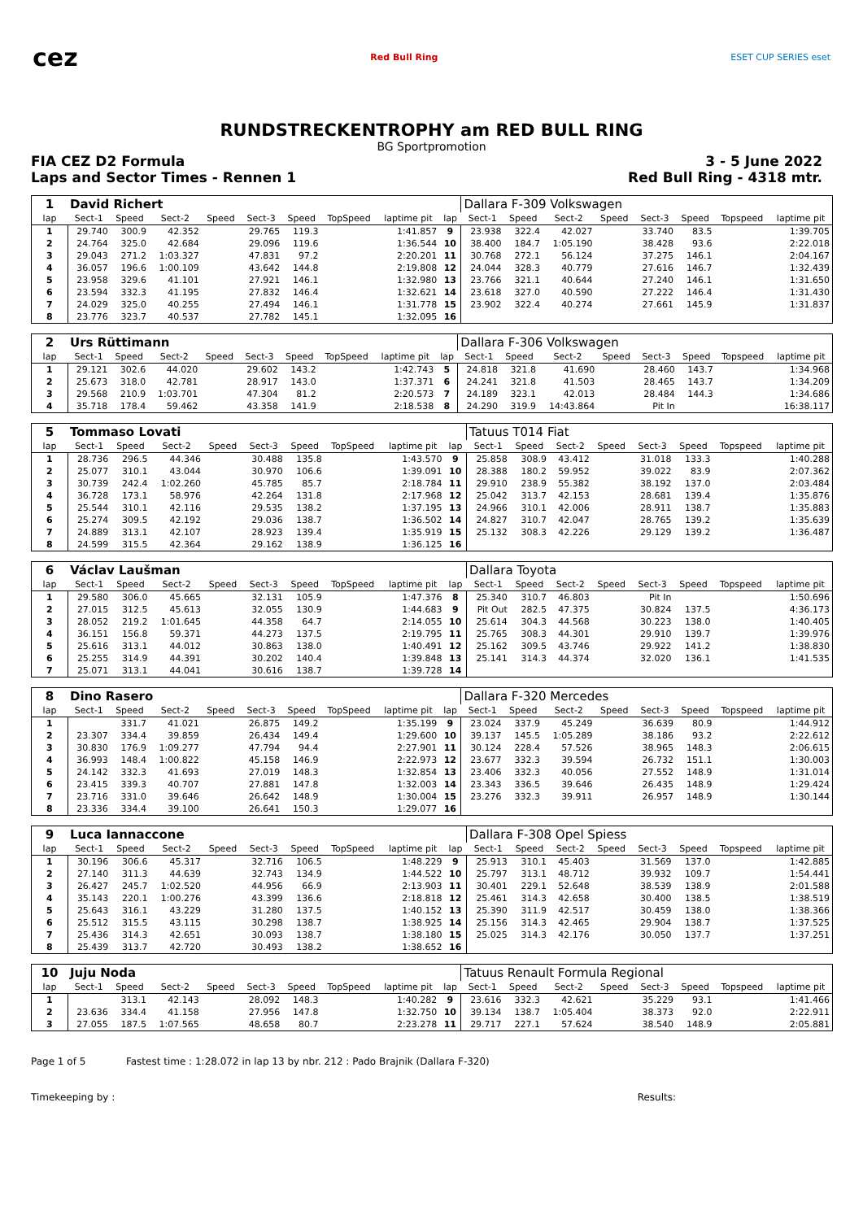cez
Red Bull Ring ESET CUP SERIES eset
RUNDSTRECKENTROPHY am RED BULL RING
BG Sportpromotion
FIA CEZ D2 Formula 3 - 5 June 2022
Laps and Sector Times - Rennen 1 Red Bull Ring - 4318 mtr.
| 1 | David Richert | | | | | | | | | Dallara F-309 Volkswagen | | | | | | | |
| lap | Sect-1 | Speed | Sect-2 | Speed | Sect-3 | Speed | TopSpeed | laptime pit | lap | Sect-1 | Speed | Sect-2 | Speed | Sect-3 | Speed | Topspeed | laptime pit |
| 1 | 29.740 | 300.9 | 42.352 | | 29.765 | 119.3 | | 1:41.857 | 9 | 23.938 | 322.4 | 42.027 | | 33.740 | 83.5 | | 1:39.705 |
| 2 | 24.764 | 325.0 | 42.684 | | 29.096 | 119.6 | | 1:36.544 | 10 | 38.400 | 184.7 | 1:05.190 | | 38.428 | 93.6 | | 2:22.018 |
| 3 | 29.043 | 271.2 | 1:03.327 | | 47.831 | 97.2 | | 2:20.201 | 11 | 30.768 | 272.1 | 56.124 | | 37.275 | 146.1 | | 2:04.167 |
| 4 | 36.057 | 196.6 | 1:00.109 | | 43.642 | 144.8 | | 2:19.808 | 12 | 24.044 | 328.3 | 40.779 | | 27.616 | 146.7 | | 1:32.439 |
| 5 | 23.958 | 329.6 | 41.101 | | 27.921 | 146.1 | | 1:32.980 | 13 | 23.766 | 321.1 | 40.644 | | 27.240 | 146.1 | | 1:31.650 |
| 6 | 23.594 | 332.3 | 41.195 | | 27.832 | 146.4 | | 1:32.621 | 14 | 23.618 | 327.0 | 40.590 | | 27.222 | 146.4 | | 1:31.430 |
| 7 | 24.029 | 325.0 | 40.255 | | 27.494 | 146.1 | | 1:31.778 | 15 | 23.902 | 322.4 | 40.274 | | 27.661 | 145.9 | | 1:31.837 |
| 8 | 23.776 | 323.7 | 40.537 | | 27.782 | 145.1 | | 1:32.095 | 16 | | | | | | | | |
| 2 | Urs Rüttimann | | | | | | | | | Dallara F-306 Volkswagen | | | | | | | |
| lap | Sect-1 | Speed | Sect-2 | Speed | Sect-3 | Speed | TopSpeed | laptime pit | lap | Sect-1 | Speed | Sect-2 | Speed | Sect-3 | Speed | Topspeed | laptime pit |
| 1 | 29.121 | 302.6 | 44.020 | | 29.602 | 143.2 | | 1:42.743 | 5 | 24.818 | 321.8 | 41.690 | | 28.460 | 143.7 | | 1:34.968 |
| 2 | 25.673 | 318.0 | 42.781 | | 28.917 | 143.0 | | 1:37.371 | 6 | 24.241 | 321.8 | 41.503 | | 28.465 | 143.7 | | 1:34.209 |
| 3 | 29.568 | 210.9 | 1:03.701 | | 47.304 | 81.2 | | 2:20.573 | 7 | 24.189 | 323.1 | 42.013 | | 28.484 | 144.3 | | 1:34.686 |
| 4 | 35.718 | 178.4 | 59.462 | | 43.358 | 141.9 | | 2:18.538 | 8 | 24.290 | 319.9 | 14:43.864 | | Pit In | | | 16:38.117 |
| 5 | Tommaso Lovati | | | | | | | | | Tatuus T014 Fiat | | | | | | | |
| lap | Sect-1 | Speed | Sect-2 | Speed | Sect-3 | Speed | TopSpeed | laptime pit | lap | Sect-1 | Speed | Sect-2 | Speed | Sect-3 | Speed | Topspeed | laptime pit |
| 1 | 28.736 | 296.5 | 44.346 | | 30.488 | 135.8 | | 1:43.570 | 9 | 25.858 | 308.9 | 43.412 | | 31.018 | 133.3 | | 1:40.288 |
| 2 | 25.077 | 310.1 | 43.044 | | 30.970 | 106.6 | | 1:39.091 | 10 | 28.388 | 180.2 | 59.952 | | 39.022 | 83.9 | | 2:07.362 |
| 3 | 30.739 | 242.4 | 1:02.260 | | 45.785 | 85.7 | | 2:18.784 | 11 | 29.910 | 238.9 | 55.382 | | 38.192 | 137.0 | | 2:03.484 |
| 4 | 36.728 | 173.1 | 58.976 | | 42.264 | 131.8 | | 2:17.968 | 12 | 25.042 | 313.7 | 42.153 | | 28.681 | 139.4 | | 1:35.876 |
| 5 | 25.544 | 310.1 | 42.116 | | 29.535 | 138.2 | | 1:37.195 | 13 | 24.966 | 310.1 | 42.006 | | 28.911 | 138.7 | | 1:35.883 |
| 6 | 25.274 | 309.5 | 42.192 | | 29.036 | 138.7 | | 1:36.502 | 14 | 24.827 | 310.7 | 42.047 | | 28.765 | 139.2 | | 1:35.639 |
| 7 | 24.889 | 313.1 | 42.107 | | 28.923 | 139.4 | | 1:35.919 | 15 | 25.132 | 308.3 | 42.226 | | 29.129 | 139.2 | | 1:36.487 |
| 8 | 24.599 | 315.5 | 42.364 | | 29.162 | 138.9 | | 1:36.125 | 16 | | | | | | | | |
| 6 | Václav Laušman | | | | | | | | | Dallara Toyota | | | | | | | |
| lap | Sect-1 | Speed | Sect-2 | Speed | Sect-3 | Speed | TopSpeed | laptime pit | lap | Sect-1 | Speed | Sect-2 | Speed | Sect-3 | Speed | Topspeed | laptime pit |
| 1 | 29.580 | 306.0 | 45.665 | | 32.131 | 105.9 | | 1:47.376 | 8 | 25.340 | 310.7 | 46.803 | | Pit In | | | 1:50.696 |
| 2 | 27.015 | 312.5 | 45.613 | | 32.055 | 130.9 | | 1:44.683 | 9 | Pit Out | 282.5 | 47.375 | | 30.824 | 137.5 | | 4:36.173 |
| 3 | 28.052 | 219.2 | 1:01.645 | | 44.358 | 64.7 | | 2:14.055 | 10 | 25.614 | 304.3 | 44.568 | | 30.223 | 138.0 | | 1:40.405 |
| 4 | 36.151 | 156.8 | 59.371 | | 44.273 | 137.5 | | 2:19.795 | 11 | 25.765 | 308.3 | 44.301 | | 29.910 | 139.7 | | 1:39.976 |
| 5 | 25.616 | 313.1 | 44.012 | | 30.863 | 138.0 | | 1:40.491 | 12 | 25.162 | 309.5 | 43.746 | | 29.922 | 141.2 | | 1:38.830 |
| 6 | 25.255 | 314.9 | 44.391 | | 30.202 | 140.4 | | 1:39.848 | 13 | 25.141 | 314.3 | 44.374 | | 32.020 | 136.1 | | 1:41.535 |
| 7 | 25.071 | 313.1 | 44.041 | | 30.616 | 138.7 | | 1:39.728 | 14 | | | | | | | | |
| 8 | Dino Rasero | | | | | | | | | Dallara F-320 Mercedes | | | | | | | |
| lap | Sect-1 | Speed | Sect-2 | Speed | Sect-3 | Speed | TopSpeed | laptime pit | lap | Sect-1 | Speed | Sect-2 | Speed | Sect-3 | Speed | Topspeed | laptime pit |
| 1 | | 331.7 | 41.021 | | 26.875 | 149.2 | | 1:35.199 | 9 | 23.024 | 337.9 | 45.249 | | 36.639 | 80.9 | | 1:44.912 |
| 2 | 23.307 | 334.4 | 39.859 | | 26.434 | 149.4 | | 1:29.600 | 10 | 39.137 | 145.5 | 1:05.289 | | 38.186 | 93.2 | | 2:22.612 |
| 3 | 30.830 | 176.9 | 1:09.277 | | 47.794 | 94.4 | | 2:27.901 | 11 | 30.124 | 228.4 | 57.526 | | 38.965 | 148.3 | | 2:06.615 |
| 4 | 36.993 | 148.4 | 1:00.822 | | 45.158 | 146.9 | | 2:22.973 | 12 | 23.677 | 332.3 | 39.594 | | 26.732 | 151.1 | | 1:30.003 |
| 5 | 24.142 | 332.3 | 41.693 | | 27.019 | 148.3 | | 1:32.854 | 13 | 23.406 | 332.3 | 40.056 | | 27.552 | 148.9 | | 1:31.014 |
| 6 | 23.415 | 339.3 | 40.707 | | 27.881 | 147.8 | | 1:32.003 | 14 | 23.343 | 336.5 | 39.646 | | 26.435 | 148.9 | | 1:29.424 |
| 7 | 23.716 | 331.0 | 39.646 | | 26.642 | 148.9 | | 1:30.004 | 15 | 23.276 | 332.3 | 39.911 | | 26.957 | 148.9 | | 1:30.144 |
| 8 | 23.336 | 334.4 | 39.100 | | 26.641 | 150.3 | | 1:29.077 | 16 | | | | | | | | |
| 9 | Luca Iannaccone | | | | | | | | | Dallara F-308 Opel Spiess | | | | | | | |
| lap | Sect-1 | Speed | Sect-2 | Speed | Sect-3 | Speed | TopSpeed | laptime pit | lap | Sect-1 | Speed | Sect-2 | Speed | Sect-3 | Speed | Topspeed | laptime pit |
| 1 | 30.196 | 306.6 | 45.317 | | 32.716 | 106.5 | | 1:48.229 | 9 | 25.913 | 310.1 | 45.403 | | 31.569 | 137.0 | | 1:42.885 |
| 2 | 27.140 | 311.3 | 44.639 | | 32.743 | 134.9 | | 1:44.522 | 10 | 25.797 | 313.1 | 48.712 | | 39.932 | 109.7 | | 1:54.441 |
| 3 | 26.427 | 245.7 | 1:02.520 | | 44.956 | 66.9 | | 2:13.903 | 11 | 30.401 | 229.1 | 52.648 | | 38.539 | 138.9 | | 2:01.588 |
| 4 | 35.143 | 220.1 | 1:00.276 | | 43.399 | 136.6 | | 2:18.818 | 12 | 25.461 | 314.3 | 42.658 | | 30.400 | 138.5 | | 1:38.519 |
| 5 | 25.643 | 316.1 | 43.229 | | 31.280 | 137.5 | | 1:40.152 | 13 | 25.390 | 311.9 | 42.517 | | 30.459 | 138.0 | | 1:38.366 |
| 6 | 25.512 | 315.5 | 43.115 | | 30.298 | 138.7 | | 1:38.925 | 14 | 25.156 | 314.3 | 42.465 | | 29.904 | 138.7 | | 1:37.525 |
| 7 | 25.436 | 314.3 | 42.651 | | 30.093 | 138.7 | | 1:38.180 | 15 | 25.025 | 314.3 | 42.176 | | 30.050 | 137.7 | | 1:37.251 |
| 8 | 25.439 | 313.7 | 42.720 | | 30.493 | 138.2 | | 1:38.652 | 16 | | | | | | | | |
| 10 | Juju Noda | | | | | | | | | Tatuus Renault Formula Regional | | | | | | | |
| lap | Sect-1 | Speed | Sect-2 | Speed | Sect-3 | Speed | TopSpeed | laptime pit | lap | Sect-1 | Speed | Sect-2 | Speed | Sect-3 | Speed | Topspeed | laptime pit |
| 1 | | 313.1 | 42.143 | | 28.092 | 148.3 | | 1:40.282 | 9 | 23.616 | 332.3 | 42.621 | | 35.229 | 93.1 | | 1:41.466 |
| 2 | 23.636 | 334.4 | 41.158 | | 27.956 | 147.8 | | 1:32.750 | 10 | 39.134 | 138.7 | 1:05.404 | | 38.373 | 92.0 | | 2:22.911 |
| 3 | 27.055 | 187.5 | 1:07.565 | | 48.658 | 80.7 | | 2:23.278 | 11 | 29.717 | 227.1 | 57.624 | | 38.540 | 148.9 | | 2:05.881 |
Page 1 of 5 Fastest time : 1:28.072 in lap 13 by nbr. 212 : Pado Brajnik (Dallara F-320)
Timekeeping by : Results: